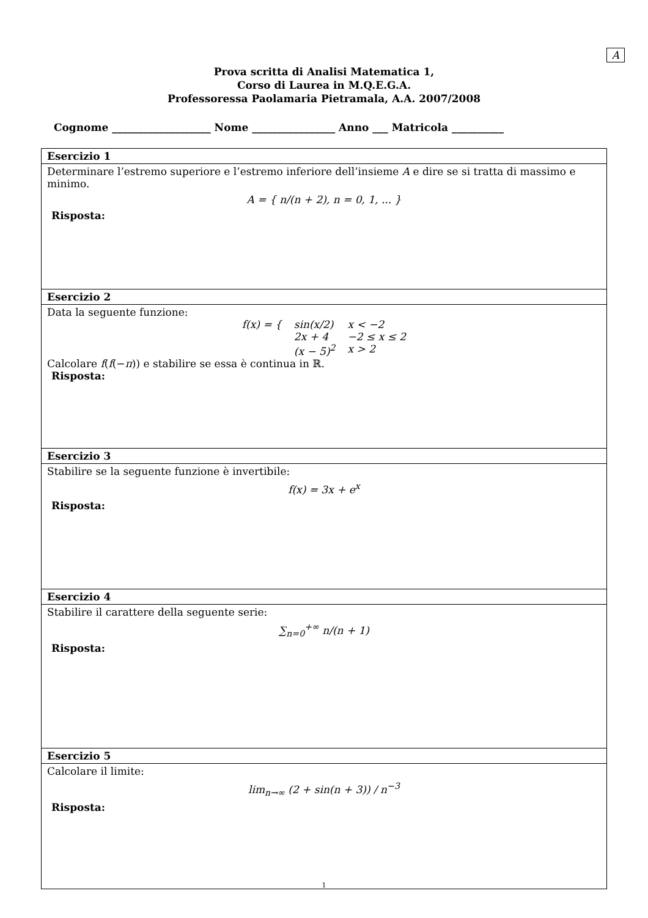A
Prova scritta di Analisi Matematica 1,
Corso di Laurea in M.Q.E.G.A.
Professoressa Paolamaria Pietramala, A.A. 2007/2008
Cognome ___________________ Nome ________________ Anno ___ Matricola __________
| Esercizio 1 |
| Determinare l’estremo superiore e l’estremo inferiore dell’insieme A e dire se si tratta di massimo e minimo. A = { n/(n + 2), n = 0, 1, ... } Risposta: |
| Esercizio 2 |
| Data la seguente funzione: / f(x) = { / sin(x/2) / x < −2 / / / 2x + 4 / −2 ≤ x ≤ 2 / / / (x − 5)<sup>2</sup> / x > 2 / Calcolare f ( f (− π )) e stabilire se essa è continua in ℝ. Risposta: |
| Esercizio 3 |
| Stabilire se la seguente funzione è invertibile: f(x) = 3x + e<sup>x</sup> Risposta: |
| Esercizio 4 |
| Stabilire il carattere della seguente serie: ∑<sub>n=0</sub><sup>+∞</sup> n/(n + 1) Risposta: |
| Esercizio 5 |
| Calcolare il limite: lim<sub>n→∞</sub> (2 + sin(n + 3)) / n<sup>−3</sup> Risposta: |
1